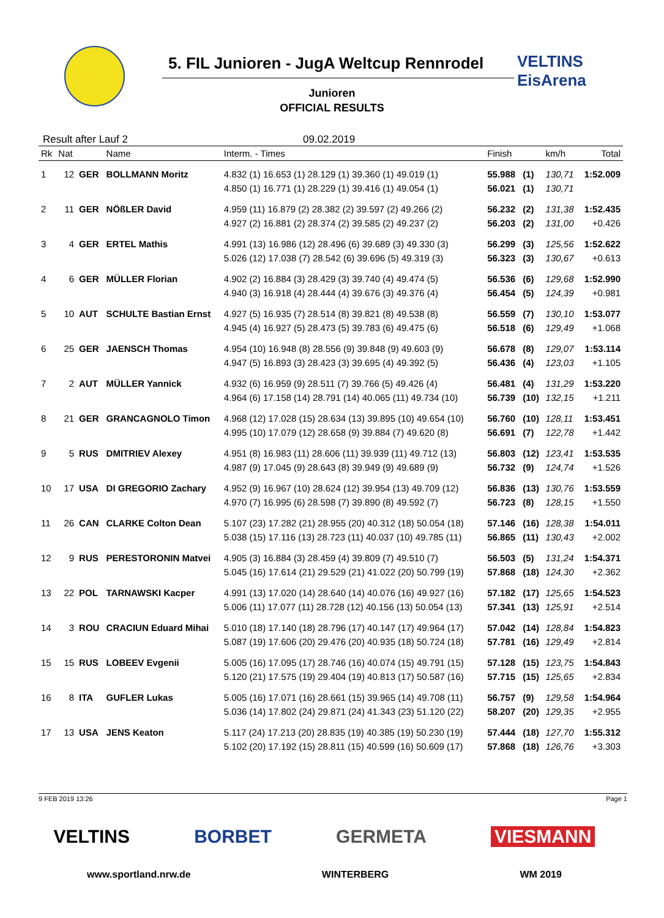5. FIL Junioren - JugA Weltcup Rennrodel
VELTINS
EisArena
Junioren
OFFICIAL RESULTS
Result after Lauf 2 09.02.2019
| Rk | Nat | | Name | Interm. - Times | Finish | | km/h | Total |
| --- | --- | --- | --- | --- | --- | --- | --- | --- |
| 1 | 12 | GER | BOLLMANN Moritz | 4.832 (1) 16.653 (1) 28.129 (1) 39.360 (1) 49.019 (1) 4.850 (1) 16.771 (1) 28.229 (1) 39.416 (1) 49.054 (1) | 55.988 56.021 | (1) (1) | 130,71 130,71 | 1:52.009 |
| 2 | 11 | GER | NÖßLER David | 4.959 (11) 16.879 (2) 28.382 (2) 39.597 (2) 49.266 (2) 4.927 (2) 16.881 (2) 28.374 (2) 39.585 (2) 49.237 (2) | 56.232 56.203 | (2) (2) | 131,38 131,00 | 1:52.435 +0.426 |
| 3 | 4 | GER | ERTEL Mathis | 4.991 (13) 16.986 (12) 28.496 (6) 39.689 (3) 49.330 (3) 5.026 (12) 17.038 (7) 28.542 (6) 39.696 (5) 49.319 (3) | 56.299 56.323 | (3) (3) | 125,56 130,67 | 1:52.622 +0.613 |
| 4 | 6 | GER | MÜLLER Florian | 4.902 (2) 16.884 (3) 28.429 (3) 39.740 (4) 49.474 (5) 4.940 (3) 16.918 (4) 28.444 (4) 39.676 (3) 49.376 (4) | 56.536 56.454 | (6) (5) | 129,68 124,39 | 1:52.990 +0.981 |
| 5 | 10 | AUT | SCHULTE Bastian Ernst | 4.927 (5) 16.935 (7) 28.514 (8) 39.821 (8) 49.538 (8) 4.945 (4) 16.927 (5) 28.473 (5) 39.783 (6) 49.475 (6) | 56.559 56.518 | (7) (6) | 130,10 129,49 | 1:53.077 +1.068 |
| 6 | 25 | GER | JAENSCH Thomas | 4.954 (10) 16.948 (8) 28.556 (9) 39.848 (9) 49.603 (9) 4.947 (5) 16.893 (3) 28.423 (3) 39.695 (4) 49.392 (5) | 56.678 56.436 | (8) (4) | 129,07 123,03 | 1:53.114 +1.105 |
| 7 | 2 | AUT | MÜLLER Yannick | 4.932 (6) 16.959 (9) 28.511 (7) 39.766 (5) 49.426 (4) 4.964 (6) 17.158 (14) 28.791 (14) 40.065 (11) 49.734 (10) | 56.481 56.739 | (4) (10) | 131,29 132,15 | 1:53.220 +1.211 |
| 8 | 21 | GER | GRANCAGNOLO Timon | 4.968 (12) 17.028 (15) 28.634 (13) 39.895 (10) 49.654 (10) 4.995 (10) 17.079 (12) 28.658 (9) 39.884 (7) 49.620 (8) | 56.760 56.691 | (10) (7) | 128,11 122,78 | 1:53.451 +1.442 |
| 9 | 5 | RUS | DMITRIEV Alexey | 4.951 (8) 16.983 (11) 28.606 (11) 39.939 (11) 49.712 (13) 4.987 (9) 17.045 (9) 28.643 (8) 39.949 (9) 49.689 (9) | 56.803 56.732 | (12) (9) | 123,41 124,74 | 1:53.535 +1.526 |
| 10 | 17 | USA | DI GREGORIO Zachary | 4.952 (9) 16.967 (10) 28.624 (12) 39.954 (13) 49.709 (12) 4.970 (7) 16.995 (6) 28.598 (7) 39.890 (8) 49.592 (7) | 56.836 56.723 | (13) (8) | 130,76 128,15 | 1:53.559 +1.550 |
| 11 | 26 | CAN | CLARKE Colton Dean | 5.107 (23) 17.282 (21) 28.955 (20) 40.312 (18) 50.054 (18) 5.038 (15) 17.116 (13) 28.723 (11) 40.037 (10) 49.785 (11) | 57.146 56.865 | (16) (11) | 128,38 130,43 | 1:54.011 +2.002 |
| 12 | 9 | RUS | PERESTORONIN Matvei | 4.905 (3) 16.884 (3) 28.459 (4) 39.809 (7) 49.510 (7) 5.045 (16) 17.614 (21) 29.529 (21) 41.022 (20) 50.799 (19) | 56.503 57.868 | (5) (18) | 131,24 124,30 | 1:54.371 +2.362 |
| 13 | 22 | POL | TARNAWSKI Kacper | 4.991 (13) 17.020 (14) 28.640 (14) 40.076 (16) 49.927 (16) 5.006 (11) 17.077 (11) 28.728 (12) 40.156 (13) 50.054 (13) | 57.182 57.341 | (17) (13) | 125,65 125,91 | 1:54.523 +2.514 |
| 14 | 3 | ROU | CRACIUN Eduard Mihai | 5.010 (18) 17.140 (18) 28.796 (17) 40.147 (17) 49.964 (17) 5.087 (19) 17.606 (20) 29.476 (20) 40.935 (18) 50.724 (18) | 57.042 57.781 | (14) (16) | 128,84 129,49 | 1:54.823 +2.814 |
| 15 | 15 | RUS | LOBEEV Evgenii | 5.005 (16) 17.095 (17) 28.746 (16) 40.074 (15) 49.791 (15) 5.120 (21) 17.575 (19) 29.404 (19) 40.813 (17) 50.587 (16) | 57.128 57.715 | (15) (15) | 123,75 125,65 | 1:54.843 +2.834 |
| 16 | 8 | ITA | GUFLER Lukas | 5.005 (16) 17.071 (16) 28.661 (15) 39.965 (14) 49.708 (11) 5.036 (14) 17.802 (24) 29.871 (24) 41.343 (23) 51.120 (22) | 56.757 58.207 | (9) (20) | 129,58 129,35 | 1:54.964 +2.955 |
| 17 | 13 | USA | JENS Keaton | 5.117 (24) 17.213 (20) 28.835 (19) 40.385 (19) 50.230 (19) 5.102 (20) 17.192 (15) 28.811 (15) 40.599 (16) 50.609 (17) | 57.444 57.868 | (18) (18) | 127,70 126,76 | 1:55.312 +3.303 |
9 FEB 2019 13:26 Page 1
VELTINS BORBET GERMETA VIESMANN
www.sportland.nrw.de WINTERBERG WM 2019